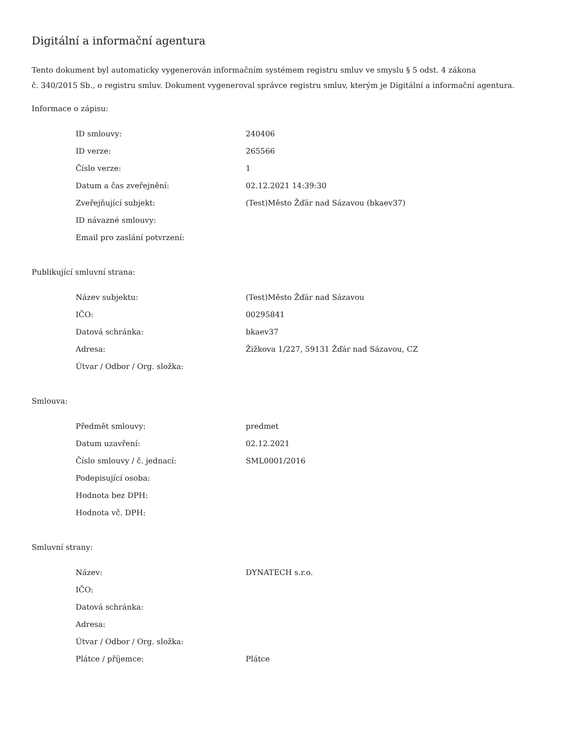Digitální a informační agentura
Tento dokument byl automaticky vygenerován informačním systémem registru smluv ve smyslu § 5 odst. 4 zákona
č. 340/2015 Sb., o registru smluv. Dokument vygeneroval správce registru smluv, kterým je Digitální a informační agentura.
Informace o zápisu:
| ID smlouvy: | 240406 |
| ID verze: | 265566 |
| Číslo verze: | 1 |
| Datum a čas zveřejnění: | 02.12.2021 14:39:30 |
| Zveřejňující subjekt: | (Test)Město Žďár nad Sázavou (bkaev37) |
| ID návazné smlouvy: | |
| Email pro zaslání potvrzení: | |
Publikující smluvní strana:
| Název subjektu: | (Test)Město Žďár nad Sázavou |
| IČO: | 00295841 |
| Datová schránka: | bkaev37 |
| Adresa: | Žižkova 1/227, 59131 Žďár nad Sázavou, CZ |
| Útvar / Odbor / Org. složka: | |
Smlouva:
| Předmět smlouvy: | predmet |
| Datum uzavření: | 02.12.2021 |
| Číslo smlouvy / č. jednací: | SML0001/2016 |
| Podepisující osoba: | |
| Hodnota bez DPH: | |
| Hodnota vč. DPH: | |
Smluvní strany:
| Název: | DYNATECH s.r.o. |
| IČO: | |
| Datová schránka: | |
| Adresa: | |
| Útvar / Odbor / Org. složka: | |
| Plátce / příjemce: | Plátce |